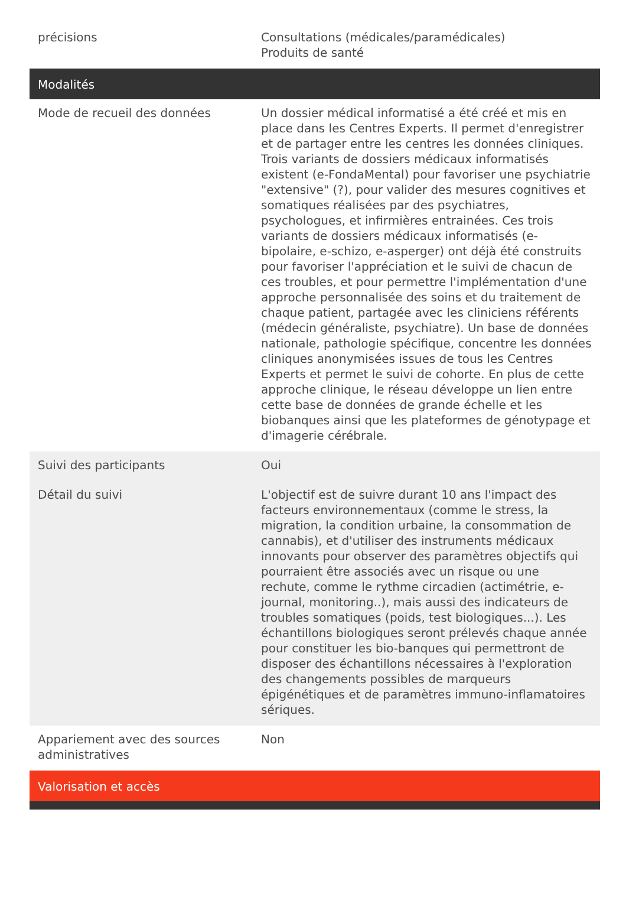| précisions | Consultations (médicales/paramédicales) Produits de santé |
| Modalités | |
| Mode de recueil des données | Un dossier médical informatisé a été créé et mis en place dans les Centres Experts. Il permet d'enregistrer et de partager entre les centres les données cliniques. Trois variants de dossiers médicaux informatisés existent (e-FondaMental) pour favoriser une psychiatrie "extensive" (?), pour valider des mesures cognitives et somatiques réalisées par des psychiatres, psychologues, et infirmières entrainées. Ces trois variants de dossiers médicaux informatisés (e-bipolaire, e-schizo, e-asperger) ont déjà été construits pour favoriser l'appréciation et le suivi de chacun de ces troubles, et pour permettre l'implémentation d'une approche personnalisée des soins et du traitement de chaque patient, partagée avec les cliniciens référents (médecin généraliste, psychiatre). Un base de données nationale, pathologie spécifique, concentre les données cliniques anonymisées issues de tous les Centres Experts et permet le suivi de cohorte. En plus de cette approche clinique, le réseau développe un lien entre cette base de données de grande échelle et les biobanques ainsi que les plateformes de génotypage et d'imagerie cérébrale. |
| Suivi des participants | Oui |
| Détail du suivi | L'objectif est de suivre durant 10 ans l'impact des facteurs environnementaux (comme le stress, la migration, la condition urbaine, la consommation de cannabis), et d'utiliser des instruments médicaux innovants pour observer des paramètres objectifs qui pourraient être associés avec un risque ou une rechute, comme le rythme circadien (actimétrie, e-journal, monitoring..), mais aussi des indicateurs de troubles somatiques (poids, test biologiques...). Les échantillons biologiques seront prélevés chaque année pour constituer les bio-banques qui permettront de disposer des échantillons nécessaires à l'exploration des changements possibles de marqueurs épigénétiques et de paramètres immuno-inflamatoires sériques. |
| Appariement avec des sources administratives | Non |
| Valorisation et accès | |